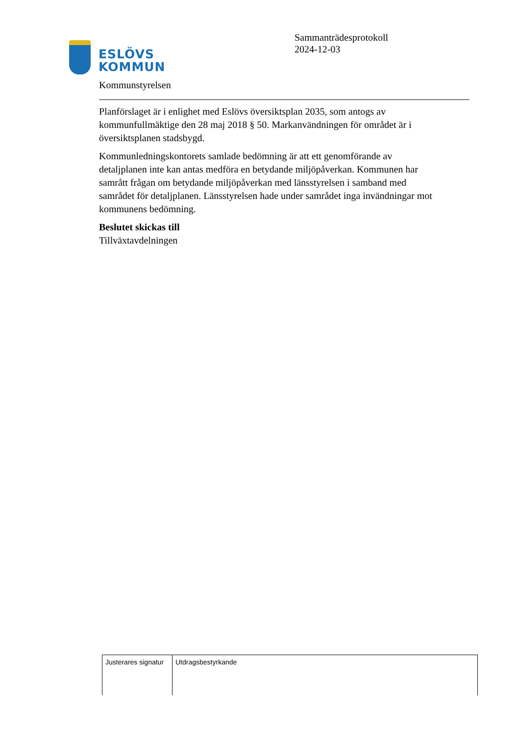ESLÖVS
KOMMUN
Sammanträdesprotokoll
2024-12-03
Kommunstyrelsen
Planförslaget är i enlighet med Eslövs översiktsplan 2035, som antogs av kommunfullmäktige den 28 maj 2018 § 50. Markanvändningen för området är i översiktsplanen stadsbygd.
Kommunledningskontorets samlade bedömning är att ett genomförande av detaljplanen inte kan antas medföra en betydande miljöpåverkan. Kommunen har samrått frågan om betydande miljöpåverkan med länsstyrelsen i samband med samrådet för detaljplanen. Länsstyrelsen hade under samrådet inga invändningar mot kommunens bedömning.
Beslutet skickas till
Tillväxtavdelningen
| Justerares signatur | Utdragsbestyrkande |